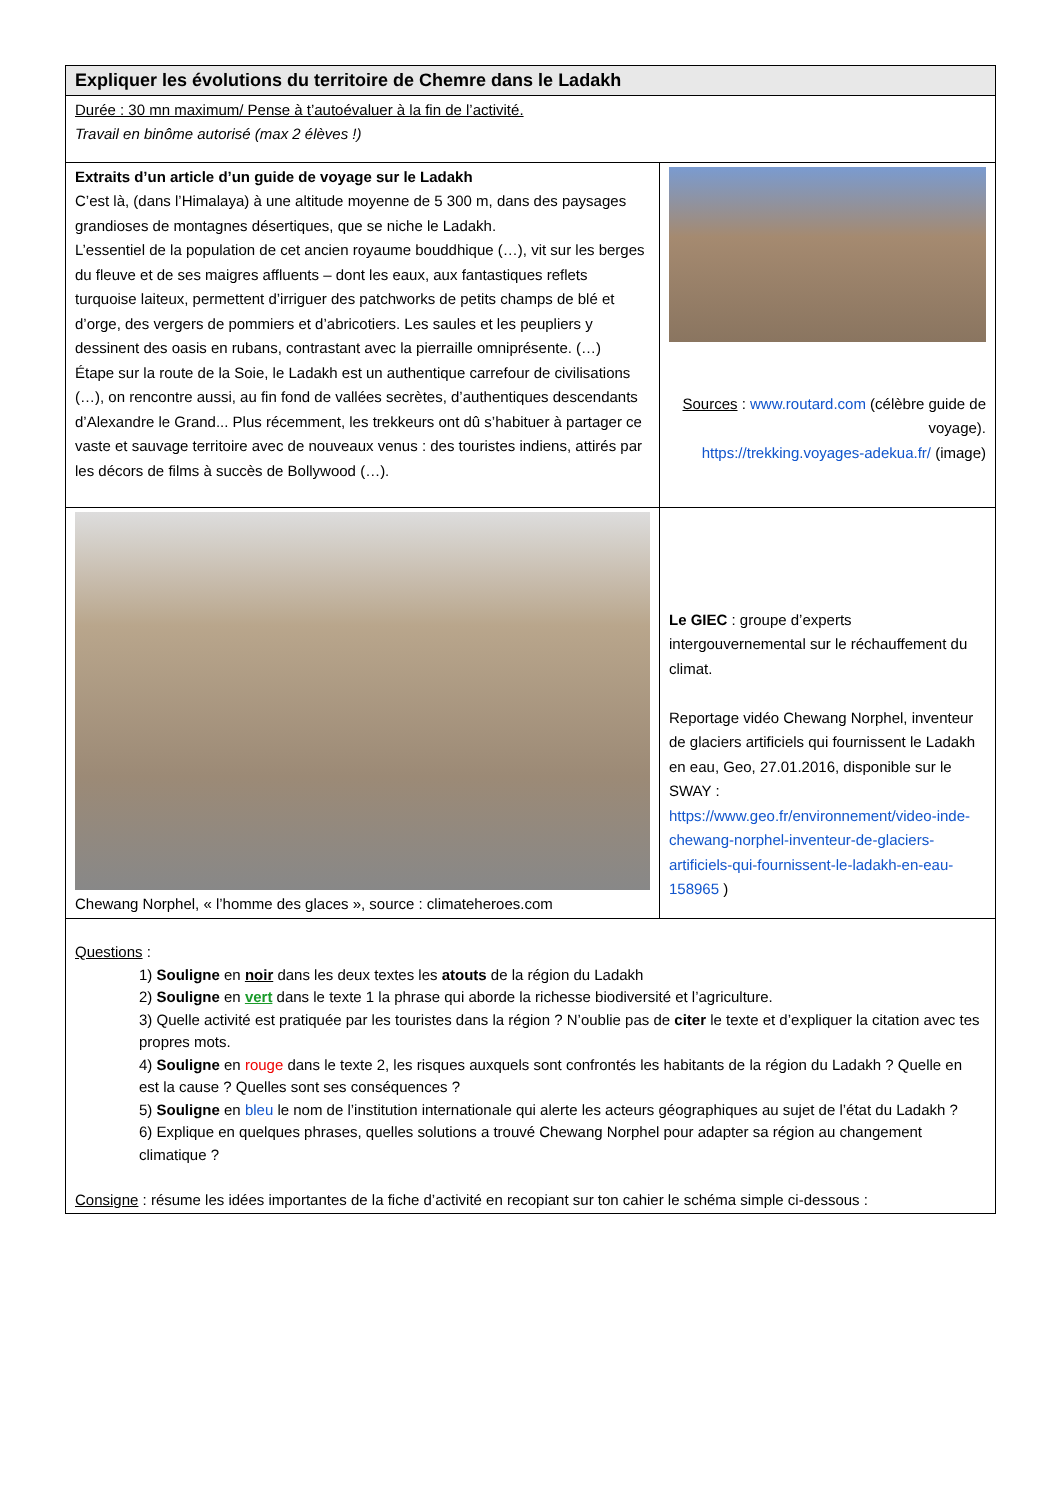| Expliquer les évolutions du territoire de Chemre dans le Ladakh | |
| Durée : 30 mn maximum/ Pense à t’autoévaluer à la fin de l’activité. Travail en binôme autorisé (max 2 élèves !) | |
| Extraits d’un article d’un guide de voyage sur le Ladakh C’est là, (dans l’Himalaya) à une altitude moyenne de 5 300 m, dans des paysages grandioses de montagnes désertiques, que se niche le Ladakh. L’essentiel de la population de cet ancien royaume bouddhique (…), vit sur les berges du fleuve et de ses maigres affluents – dont les eaux, aux fantastiques reflets turquoise laiteux, permettent d’irriguer des patchworks de petits champs de blé et d’orge, des vergers de pommiers et d’abricotiers. Les saules et les peupliers y dessinent des oasis en rubans, contrastant avec la pierraille omniprésente. (…) Étape sur la route de la Soie, le Ladakh est un authentique carrefour de civilisations (…), on rencontre aussi, au fin fond de vallées secrètes, d’authentiques descendants d’Alexandre le Grand... Plus récemment, les trekkeurs ont dû s’habituer à partager ce vaste et sauvage territoire avec de nouveaux venus : des touristes indiens, attirés par les décors de films à succès de Bollywood (…). | Sources : www.routard.com (célèbre guide de voyage). https://trekking.voyages-adekua.fr/ (image) |
| Chewang Norphel, « l’homme des glaces », source : climateheroes.com | Le GIEC : groupe d’experts intergouvernemental sur le réchauffement du climat. Reportage vidéo Chewang Norphel, inventeur de glaciers artificiels qui fournissent le Ladakh en eau, Geo, 27.01.2016, disponible sur le SWAY : https://www.geo.fr/environnement/video-inde-chewang-norphel-inventeur-de-glaciers-artificiels-qui-fournissent-le-ladakh-en-eau-158965 ) |
| Questions : 1) Souligne en noir dans les deux textes les atouts de la région du Ladakh 2) Souligne en vert dans le texte 1 la phrase qui aborde la richesse biodiversité et l’agriculture. 3) Quelle activité est pratiquée par les touristes dans la région ? N’oublie pas de citer le texte et d’expliquer la citation avec tes propres mots. 4) Souligne en rouge dans le texte 2, les risques auxquels sont confrontés les habitants de la région du Ladakh ? Quelle en est la cause ? Quelles sont ses conséquences ? 5) Souligne en bleu le nom de l’institution internationale qui alerte les acteurs géographiques au sujet de l’état du Ladakh ? 6) Explique en quelques phrases, quelles solutions a trouvé Chewang Norphel pour adapter sa région au changement climatique ? Consigne : résume les idées importantes de la fiche d’activité en recopiant sur ton cahier le schéma simple ci-dessous : | |